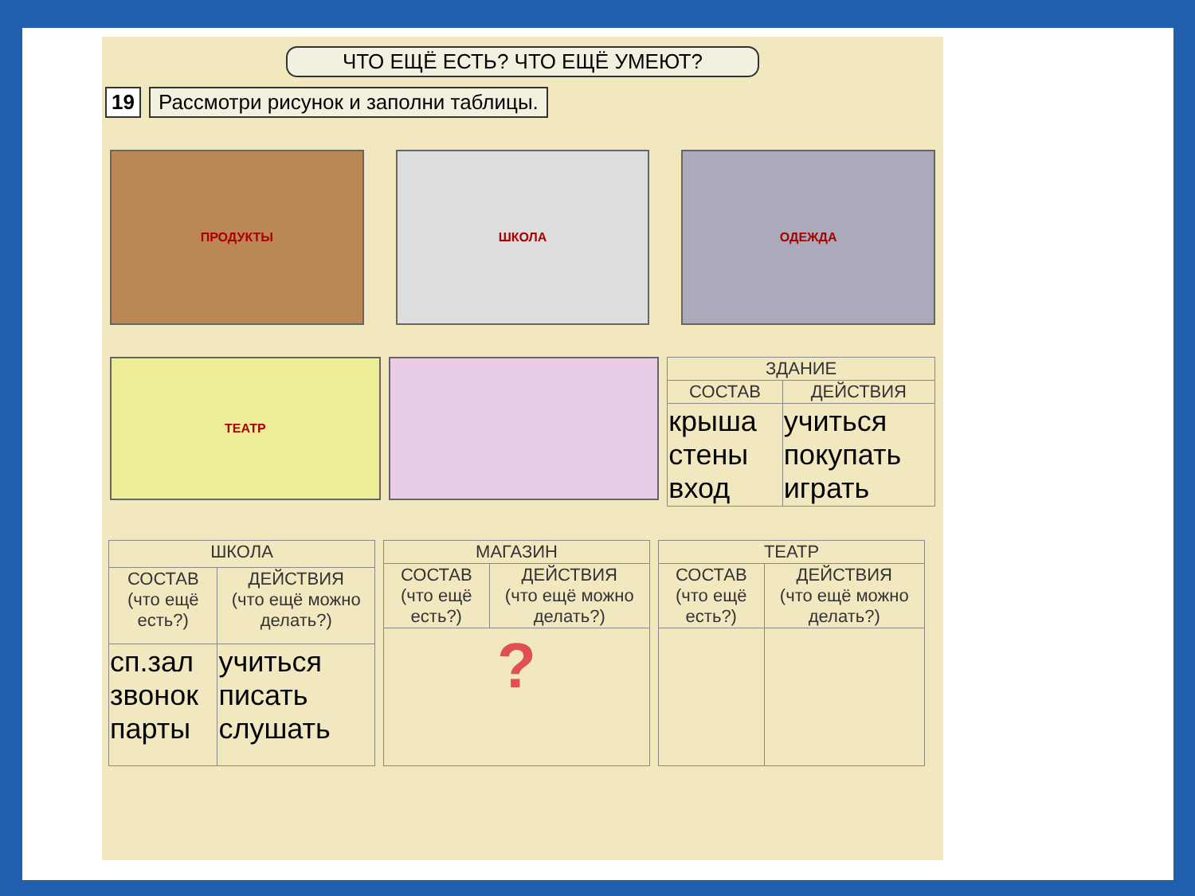ЧТО ЕЩЁ ЕСТЬ? ЧТО ЕЩЁ УМЕЮТ?
19 Рассмотри рисунок и заполни таблицы.
ПРОДУКТЫ ШКОЛА ОДЕЖДА
ТЕАТР
| ЗДАНИЕ | |
| --- | --- |
| СОСТАВ | ДЕЙСТВИЯ |
| крыша стены вход | учиться покупать играть |
| ШКОЛА | |
| --- | --- |
| СОСТАВ (что ещё есть?) | ДЕЙСТВИЯ (что ещё можно делать?) |
| сп.зал звонок парты | учиться писать слушать |
| МАГАЗИН | |
| --- | --- |
| СОСТАВ (что ещё есть?) | ДЕЙСТВИЯ (что ещё можно делать?) |
| ? | |
| ТЕАТР | |
| --- | --- |
| СОСТАВ (что ещё есть?) | ДЕЙСТВИЯ (что ещё можно делать?) |